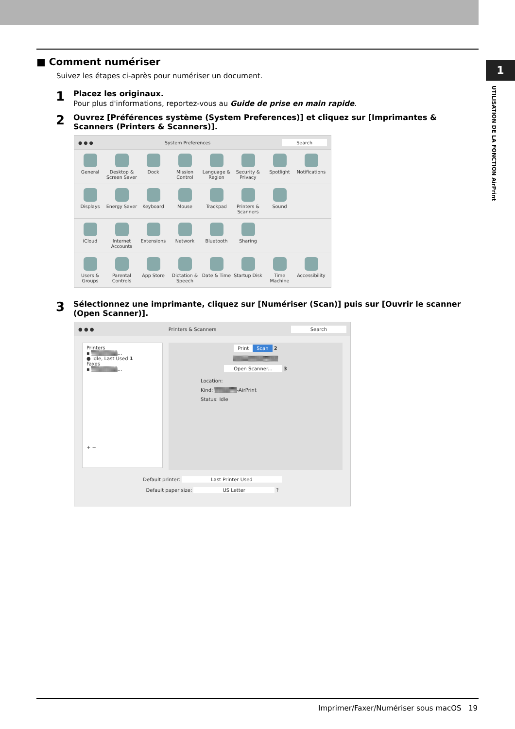1
UTILISATION DE LA FONCTION AirPrint
■ Comment numériser
Suivez les étapes ci-après pour numériser un document.
1
Placez les originaux.
Pour plus d'informations, reportez-vous au Guide de prise en main rapide.
2
Ouvrez [Préférences système (System Preferences)] et cliquez sur [Imprimantes & Scanners (Printers & Scanners)].
● ● ● System Preferences Search
General
Desktop & Screen Saver
Dock
Mission Control
Language & Region
Security & Privacy
Spotlight
Notifications
Displays
Energy Saver
Keyboard
Mouse
Trackpad
Printers & Scanners
Sound
iCloud
Internet Accounts
Extensions
Network
Bluetooth
Sharing
Users & Groups
Parental Controls
App Store
Dictation & Speech
Date & Time
Startup Disk
Time Machine
Accessibility
3
Sélectionnez une imprimante, cliquez sur [Numériser (Scan)] puis sur [Ouvrir le scanner (Open Scanner)].
● ● ● Printers & Scanners Search
Printers
▪ ▒▒▒▒▒▒▒...
● Idle, Last Used 1
Faxes
▪ ▒▒▒▒▒▒▒...
+ −
Print Scan 2
▒▒▒▒▒▒▒▒▒▒▒▒
Open Scanner... 3
Location:
Kind: ▒▒▒▒▒▒-AirPrint
Status: Idle
Default printer: Last Printer Used
Default paper size: US Letter ?
Imprimer/Faxer/Numériser sous macOS 19